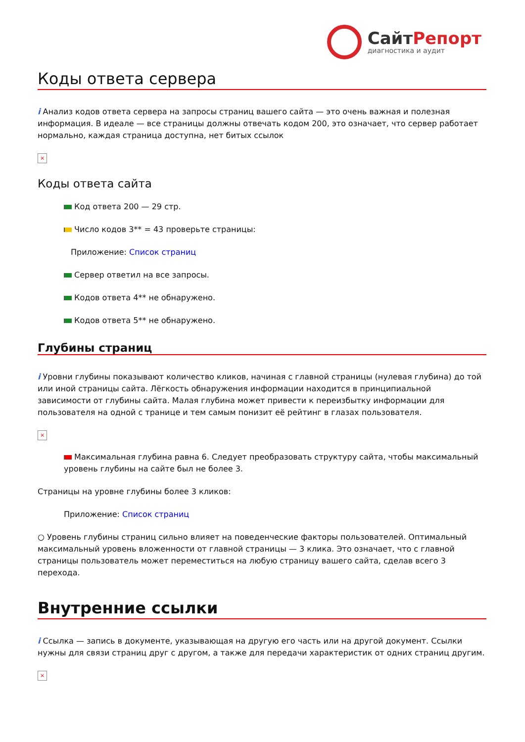СайтРепорт
диагностика и аудит
Коды ответа сервера
i Анализ кодов ответа сервера на запросы страниц вашего сайта — это очень важная и полезная информация. В идеале — все страницы должны отвечать кодом 200, это означает, что сервер работает нормально, каждая страница доступна, нет битых ссылок
×
Коды ответа сайта
Код ответа 200 — 29 стр.
Число кодов 3** = 43 проверьте страницы:
Приложение: Список страниц
Сервер ответил на все запросы.
Кодов ответа 4** не обнаружено.
Кодов ответа 5** не обнаружено.
Глубины страниц
i Уровни глубины показывают количество кликов, начиная с главной страницы (нулевая глубина) до той или иной страницы сайта. Лёгкость обнаружения информации находится в принципиальной зависимости от глубины сайта. Малая глубина может привести к переизбытку информации для пользователя на одной с транице и тем самым понизит её рейтинг в глазах пользователя.
×
Максимальная глубина равна 6. Следует преобразовать структуру сайта, чтобы максимальный уровень глубины на сайте был не более 3.
Страницы на уровне глубины более 3 кликов:
Приложение: Список страниц
○ Уровень глубины страниц сильно влияет на поведенческие факторы пользователей. Оптимальный максимальный уровень вложенности от главной страницы — 3 клика. Это означает, что с главной страницы пользователь может переместиться на любую страницу вашего сайта, сделав всего 3 перехода.
Внутренние ссылки
i Ссылка — запись в документе, указывающая на другую его часть или на другой документ. Ссылки нужны для связи страниц друг с другом, а также для передачи характеристик от одних страниц другим.
×